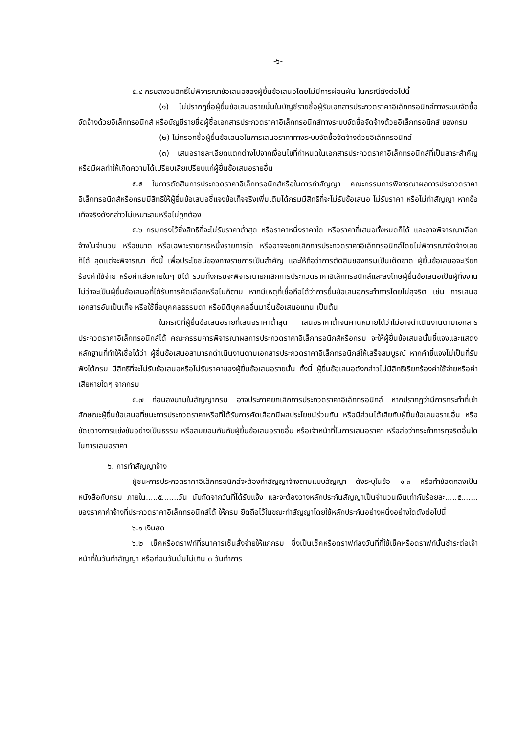-๖-
๕.๔ กรมสงวนสิทธิ์ไม่พิจารณาข้อเสนอของผู้ยื่นข้อเสนอโดยไม่มีการผ่อนผัน ในกรณีดังต่อไปนี้
(๑) ไม่ปรากฏชื่อผู้ยื่นข้อเสนอรายนั้นในบัญชีรายชื่อผู้รับเอกสารประกวดราคาอิเล็กทรอนิกส์ทางระบบจัดซื้อจัดจ้างด้วยอิเล็กทรอนิกส์ หรือบัญชีรายชื่อผู้ซื้อเอกสารประกวดราคาอิเล็กทรอนิกส์ทางระบบจัดซื้อจัดจ้างด้วยอิเล็กทรอนิกส์ ของกรม
(๒) ไม่กรอกชื่อผู้ยื่นข้อเสนอในการเสนอราคาทางระบบจัดซื้อจัดจ้างด้วยอิเล็กทรอนิกส์
(๓) เสนอรายละเอียดแตกต่างไปจากเงื่อนไขที่กำหนดในเอกสารประกวดราคาอิเล็กทรอนิกส์ที่เป็นสาระสำคัญ หรือมีผลทำให้เกิดความได้เปรียบเสียเปรียบแก่ผู้ยื่นข้อเสนอรายอื่น
๕.๕ ในการตัดสินการประกวดราคาอิเล็กทรอนิกส์หรือในการทำสัญญา คณะกรรมการพิจารณาผลการประกวดราคาอิเล็กทรอนิกส์หรือกรมมีสิทธิให้ผู้ยื่นข้อเสนอชี้แจงข้อเท็จจริงเพิ่มเติมได้กรมมีสิทธิที่จะไม่รับข้อเสนอ ไม่รับราคา หรือไม่ทำสัญญา หากข้อเท็จจริงดังกล่าวไม่เหมาะสมหรือไม่ถูกต้อง
๕.๖ กรมทรงไว้ซึ่งสิทธิที่จะไม่รับราคาต่ำสุด หรือราคาหนึ่งราคาใด หรือราคาที่เสนอทั้งหมดก็ได้ และอาจพิจารณาเลือกจ้างในจำนวน หรือขนาด หรือเฉพาะรายการหนึ่งรายการใด หรืออาจจะยกเลิกการประกวดราคาอิเล็กทรอนิกส์โดยไม่พิจารณาจัดจ้างเลยก็ได้ สุดแต่จะพิจารณา ทั้งนี้ เพื่อประโยชน์ของทางราชการเป็นสำคัญ และให้ถือว่าการตัดสินของกรมเป็นเด็ดขาด ผู้ยื่นข้อเสนอจะเรียกร้องค่าใช้จ่าย หรือค่าเสียหายใดๆ มิได้ รวมทั้งกรมจะพิจารณายกเลิกการประกวดราคาอิเล็กทรอนิกส์และลงโทษผู้ยื่นข้อเสนอเป็นผู้ทิ้งงาน ไม่ว่าจะเป็นผู้ยื่นข้อเสนอที่ได้รับการคัดเลือกหรือไม่ก็ตาม หากมีเหตุที่เชื่อถือได้ว่าการยื่นข้อเสนอกระทำการโดยไม่สุจริต เช่น การเสนอเอกสารอันเป็นเท็จ หรือใช้ชื่อบุคคลธรรมดา หรือนิติบุคคลอื่นมายื่นข้อเสนอแทน เป็นต้น
ในกรณีที่ผู้ยื่นข้อเสนอรายที่เสนอราคาต่ำสุด เสนอราคาต่ำจนคาดหมายได้ว่าไม่อาจดำเนินงานตามเอกสารประกวดราคาอิเล็กทรอนิกส์ได้ คณะกรรมการพิจารณาผลการประกวดราคาอิเล็กทรอนิกส์หรือกรม จะให้ผู้ยื่นข้อเสนอนั้นชี้แจงและแสดงหลักฐานที่ทำให้เชื่อได้ว่า ผู้ยื่นข้อเสนอสามารถดำเนินงานตามเอกสารประกวดราคาอิเล็กทรอนิกส์ให้เสร็จสมบูรณ์ หากคำชี้แจงไม่เป็นที่รับฟังได้กรม มีสิทธิที่จะไม่รับข้อเสนอหรือไม่รับราคาของผู้ยื่นข้อเสนอรายนั้น ทั้งนี้ ผู้ยื่นข้อเสนอดังกล่าวไม่มีสิทธิเรียกร้องค่าใช้จ่ายหรือค่าเสียหายใดๆ จากกรม
๕.๗ ก่อนลงนามในสัญญากรม อาจประกาศยกเลิกการประกวดราคาอิเล็กทรอนิกส์ หากปรากฏว่ามีการกระทำที่เข้าลักษณะผู้ยื่นข้อเสนอที่ชนะการประกวดราคาหรือที่ได้รับการคัดเลือกมีผลประโยชน์ร่วมกัน หรือมีส่วนได้เสียกับผู้ยื่นข้อเสนอรายอื่น หรือขัดขวางการแข่งขันอย่างเป็นธรรม หรือสมยอมกันกับผู้ยื่นข้อเสนอรายอื่น หรือเจ้าหน้าที่ในการเสนอราคา หรือส่อว่ากระทำการทุจริตอื่นใดในการเสนอราคา
๖. การทำสัญญาจ้าง
ผู้ชนะการประกวดราคาอิเล็กทรอนิกส์จะต้องทำสัญญาจ้างตามแบบสัญญา ดังระบุในข้อ ๑.๓ หรือทำข้อตกลงเป็นหนังสือกับกรม ภายใน.....๕.......วัน นับถัดจากวันที่ได้รับแจ้ง และจะต้องวางหลักประกันสัญญาเป็นจำนวนเงินเท่ากับร้อยละ.....๕....... ของราคาค่าจ้างที่ประกวดราคาอิเล็กทรอนิกส์ได้ ให้กรม ยึดถือไว้ในขณะทำสัญญาโดยใช้หลักประกันอย่างหนึ่งอย่างใดดังต่อไปนี้
๖.๑ เงินสด
๖.๒ เช็คหรือดราฟท์ที่ธนาคารเซ็นสั่งจ่ายให้แก่กรม ซึ่งเป็นเช็คหรือดราฟท์ลงวันที่ที่ใช้เช็คหรือดราฟท์นั้นชำระต่อเจ้าหน้าที่ในวันทำสัญญา หรือก่อนวันนั้นไม่เกิน ๓ วันทำการ